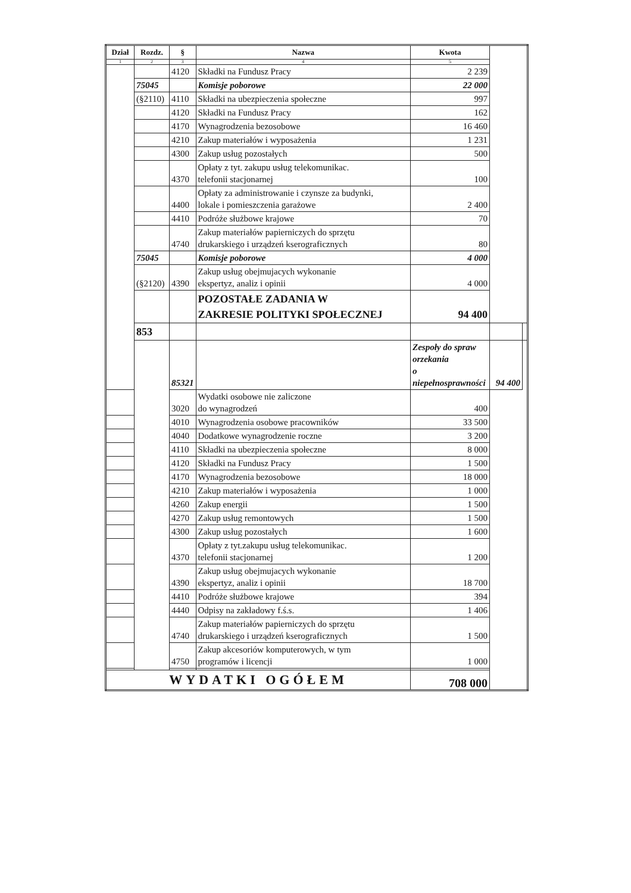| Dział | Rozdz. | § | Nazwa | Kwota | | |
| --- | --- | --- | --- | --- | --- | --- |
| 1 | 2 | 3 | 4 | 5 | | |
| | | 4120 | Składki na Fundusz Pracy | 2 239 | | |
| | 75045 | | Komisje poborowe | 22 000 | | |
| | (§2110) | 4110 | Składki na ubezpieczenia społeczne | 997 | | |
| | | 4120 | Składki na Fundusz Pracy | 162 | | |
| | | 4170 | Wynagrodzenia bezosobowe | 16 460 | | |
| | | 4210 | Zakup materiałów i wyposażenia | 1 231 | | |
| | | 4300 | Zakup usług pozostałych | 500 | | |
| | | 4370 | Opłaty z tyt. zakupu usług telekomunikac. telefonii stacjonarnej | 100 | | |
| | | 4400 | Opłaty za administrowanie i czynsze za budynki, lokale i pomieszczenia garażowe | 2 400 | | |
| | | 4410 | Podróże służbowe krajowe | 70 | | |
| | | 4740 | Zakup materiałów papierniczych do sprzętu drukarskiego i urządzeń kserograficznych | 80 | | |
| | 75045 | | Komisje poborowe | 4 000 | | |
| | (§2120) | 4390 | Zakup usług obejmujacych wykonanie ekspertyz, analiz i opinii | 4 000 | | |
| | | | POZOSTAŁE ZADANIA W ZAKRESIE POLITYKI SPOŁECZNEJ | 94 400 | | |
| | 853 | | | | | |
| | | 85321 | | Zespoły do spraw orzekania o niepełnosprawności | 94 400 | |
| | | 3020 | Wydatki osobowe nie zaliczone do wynagrodzeń | 400 | | |
| | | 4010 | Wynagrodzenia osobowe pracowników | 33 500 | | |
| | | 4040 | Dodatkowe wynagrodzenie roczne | 3 200 | | |
| | | 4110 | Składki na ubezpieczenia społeczne | 8 000 | | |
| | | 4120 | Składki na Fundusz Pracy | 1 500 | | |
| | | 4170 | Wynagrodzenia bezosobowe | 18 000 | | |
| | | 4210 | Zakup materiałów i wyposażenia | 1 000 | | |
| | | 4260 | Zakup energii | 1 500 | | |
| | | 4270 | Zakup usług remontowych | 1 500 | | |
| | | 4300 | Zakup usług pozostałych | 1 600 | | |
| | | 4370 | Opłaty z tyt.zakupu usług telekomunikac. telefonii stacjonarnej | 1 200 | | |
| | | 4390 | Zakup usług obejmujacych wykonanie ekspertyz, analiz i opinii | 18 700 | | |
| | | 4410 | Podróże służbowe krajowe | 394 | | |
| | | 4440 | Odpisy na zakładowy f.ś.s. | 1 406 | | |
| | | 4740 | Zakup materiałów papierniczych do sprzętu drukarskiego i urządzeń kserograficznych | 1 500 | | |
| | | 4750 | Zakup akcesoriów komputerowych, w tym programów i licencji | 1 000 | | |
| WYDATKI OGÓŁEM | | | | 708 000 | | |